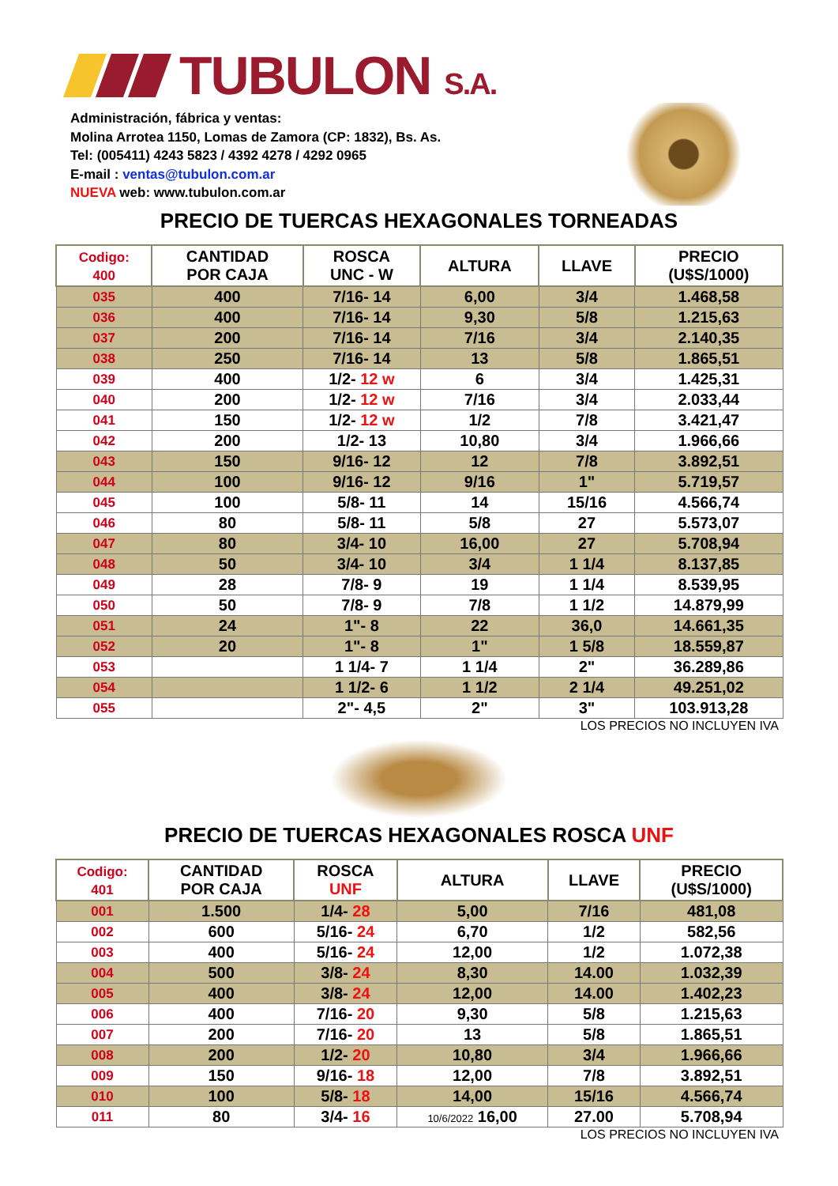TUBULON S.A.
Administración, fábrica y ventas:
Molina Arrotea 1150, Lomas de Zamora (CP: 1832), Bs. As.
Tel: (005411) 4243 5823 / 4392 4278 / 4292 0965
E-mail : ventas@tubulon.com.ar
NUEVA web: www.tubulon.com.ar
PRECIO DE TUERCAS HEXAGONALES TORNEADAS
| Codigo: 400 | CANTIDAD POR CAJA | ROSCA UNC - W | ALTURA | LLAVE | PRECIO (U$S/1000) |
| --- | --- | --- | --- | --- | --- |
| 035 | 400 | 7/16- 14 | 6,00 | 3/4 | 1.468,58 |
| 036 | 400 | 7/16- 14 | 9,30 | 5/8 | 1.215,63 |
| 037 | 200 | 7/16- 14 | 7/16 | 3/4 | 2.140,35 |
| 038 | 250 | 7/16- 14 | 13 | 5/8 | 1.865,51 |
| 039 | 400 | 1/2- 12 w | 6 | 3/4 | 1.425,31 |
| 040 | 200 | 1/2- 12 w | 7/16 | 3/4 | 2.033,44 |
| 041 | 150 | 1/2- 12 w | 1/2 | 7/8 | 3.421,47 |
| 042 | 200 | 1/2- 13 | 10,80 | 3/4 | 1.966,66 |
| 043 | 150 | 9/16- 12 | 12 | 7/8 | 3.892,51 |
| 044 | 100 | 9/16- 12 | 9/16 | 1" | 5.719,57 |
| 045 | 100 | 5/8- 11 | 14 | 15/16 | 4.566,74 |
| 046 | 80 | 5/8- 11 | 5/8 | 27 | 5.573,07 |
| 047 | 80 | 3/4- 10 | 16,00 | 27 | 5.708,94 |
| 048 | 50 | 3/4- 10 | 3/4 | 1 1/4 | 8.137,85 |
| 049 | 28 | 7/8- 9 | 19 | 1 1/4 | 8.539,95 |
| 050 | 50 | 7/8- 9 | 7/8 | 1 1/2 | 14.879,99 |
| 051 | 24 | 1"- 8 | 22 | 36,0 | 14.661,35 |
| 052 | 20 | 1"- 8 | 1" | 1 5/8 | 18.559,87 |
| 053 | | 1 1/4- 7 | 1 1/4 | 2" | 36.289,86 |
| 054 | | 1 1/2- 6 | 1 1/2 | 2 1/4 | 49.251,02 |
| 055 | | 2"- 4,5 | 2" | 3" | 103.913,28 |
LOS PRECIOS NO INCLUYEN IVA
PRECIO DE TUERCAS HEXAGONALES ROSCA UNF
| Codigo: 401 | CANTIDAD POR CAJA | ROSCA UNF | ALTURA | LLAVE | PRECIO (U$S/1000) |
| --- | --- | --- | --- | --- | --- |
| 001 | 1.500 | 1/4- 28 | 5,00 | 7/16 | 481,08 |
| 002 | 600 | 5/16- 24 | 6,70 | 1/2 | 582,56 |
| 003 | 400 | 5/16- 24 | 12,00 | 1/2 | 1.072,38 |
| 004 | 500 | 3/8- 24 | 8,30 | 14.00 | 1.032,39 |
| 005 | 400 | 3/8- 24 | 12,00 | 14.00 | 1.402,23 |
| 006 | 400 | 7/16- 20 | 9,30 | 5/8 | 1.215,63 |
| 007 | 200 | 7/16- 20 | 13 | 5/8 | 1.865,51 |
| 008 | 200 | 1/2- 20 | 10,80 | 3/4 | 1.966,66 |
| 009 | 150 | 9/16- 18 | 12,00 | 7/8 | 3.892,51 |
| 010 | 100 | 5/8- 18 | 14,00 | 15/16 | 4.566,74 |
| 011 | 80 | 3/4- 16 | 10/6/2022 16,00 | 27.00 | 5.708,94 |
LOS PRECIOS NO INCLUYEN IVA